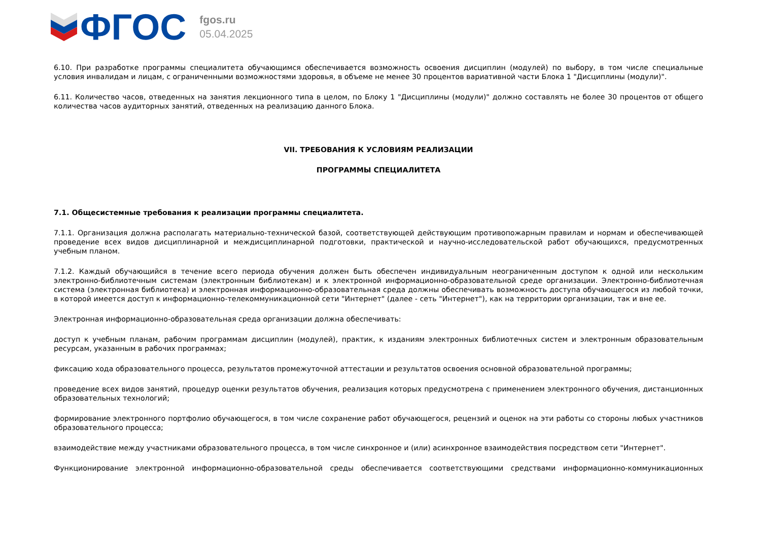ФГОС
fgos.ru
05.04.2025
6.10. При разработке программы специалитета обучающимся обеспечивается возможность освоения дисциплин (модулей) по выбору, в том числе специальные условия инвалидам и лицам, с ограниченными возможностями здоровья, в объеме не менее 30 процентов вариативной части Блока 1 "Дисциплины (модули)".
6.11. Количество часов, отведенных на занятия лекционного типа в целом, по Блоку 1 "Дисциплины (модули)" должно составлять не более 30 процентов от общего количества часов аудиторных занятий, отведенных на реализацию данного Блока.
VII. ТРЕБОВАНИЯ К УСЛОВИЯМ РЕАЛИЗАЦИИ
ПРОГРАММЫ СПЕЦИАЛИТЕТА
7.1. Общесистемные требования к реализации программы специалитета.
7.1.1. Организация должна располагать материально-технической базой, соответствующей действующим противопожарным правилам и нормам и обеспечивающей проведение всех видов дисциплинарной и междисциплинарной подготовки, практической и научно-исследовательской работ обучающихся, предусмотренных учебным планом.
7.1.2. Каждый обучающийся в течение всего периода обучения должен быть обеспечен индивидуальным неограниченным доступом к одной или нескольким электронно-библиотечным системам (электронным библиотекам) и к электронной информационно-образовательной среде организации. Электронно-библиотечная система (электронная библиотека) и электронная информационно-образовательная среда должны обеспечивать возможность доступа обучающегося из любой точки, в которой имеется доступ к информационно-телекоммуникационной сети "Интернет" (далее - сеть "Интернет"), как на территории организации, так и вне ее.
Электронная информационно-образовательная среда организации должна обеспечивать:
доступ к учебным планам, рабочим программам дисциплин (модулей), практик, к изданиям электронных библиотечных систем и электронным образовательным ресурсам, указанным в рабочих программах;
фиксацию хода образовательного процесса, результатов промежуточной аттестации и результатов освоения основной образовательной программы;
проведение всех видов занятий, процедур оценки результатов обучения, реализация которых предусмотрена с применением электронного обучения, дистанционных образовательных технологий;
формирование электронного портфолио обучающегося, в том числе сохранение работ обучающегося, рецензий и оценок на эти работы со стороны любых участников образовательного процесса;
взаимодействие между участниками образовательного процесса, в том числе синхронное и (или) асинхронное взаимодействия посредством сети "Интернет".
Функционирование электронной информационно-образовательной среды обеспечивается соответствующими средствами информационно-коммуникационных